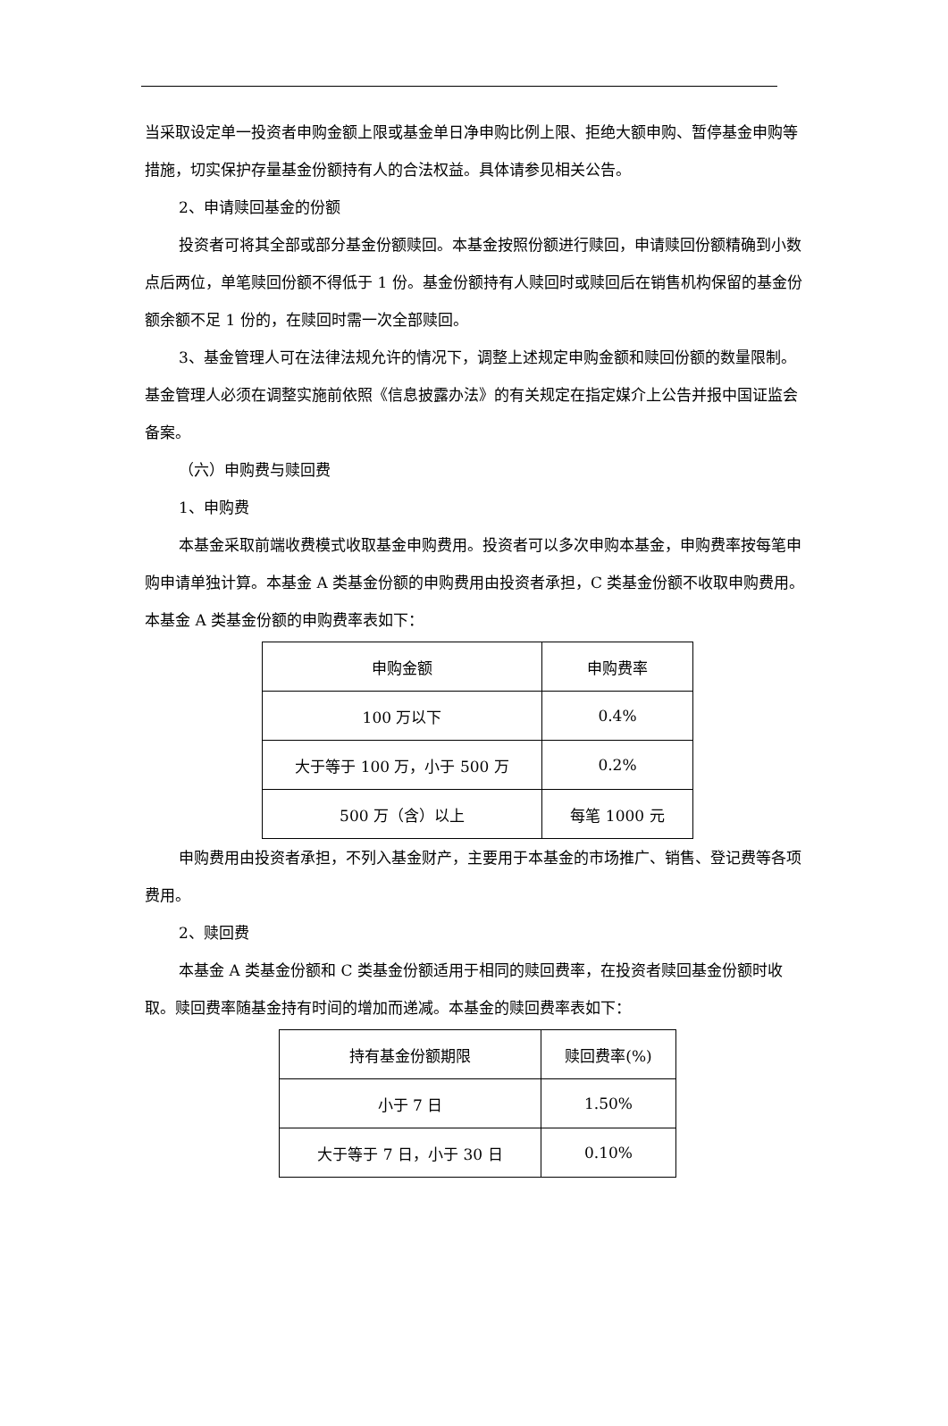当采取设定单一投资者申购金额上限或基金单日净申购比例上限、拒绝大额申购、暂停基金申购等措施，切实保护存量基金份额持有人的合法权益。具体请参见相关公告。
2、申请赎回基金的份额
投资者可将其全部或部分基金份额赎回。本基金按照份额进行赎回，申请赎回份额精确到小数点后两位，单笔赎回份额不得低于 1 份。基金份额持有人赎回时或赎回后在销售机构保留的基金份额余额不足 1 份的，在赎回时需一次全部赎回。
3、基金管理人可在法律法规允许的情况下，调整上述规定申购金额和赎回份额的数量限制。基金管理人必须在调整实施前依照《信息披露办法》的有关规定在指定媒介上公告并报中国证监会备案。
（六）申购费与赎回费
1、申购费
本基金采取前端收费模式收取基金申购费用。投资者可以多次申购本基金，申购费率按每笔申购申请单独计算。本基金 A 类基金份额的申购费用由投资者承担，C 类基金份额不收取申购费用。本基金 A 类基金份额的申购费率表如下：
| 申购金额 | 申购费率 |
| 100 万以下 | 0.4% |
| 大于等于 100 万，小于 500 万 | 0.2% |
| 500 万（含）以上 | 每笔 1000 元 |
申购费用由投资者承担，不列入基金财产，主要用于本基金的市场推广、销售、登记费等各项费用。
2、赎回费
本基金 A 类基金份额和 C 类基金份额适用于相同的赎回费率，在投资者赎回基金份额时收取。赎回费率随基金持有时间的增加而递减。本基金的赎回费率表如下：
| 持有基金份额期限 | 赎回费率(%) |
| 小于 7 日 | 1.50% |
| 大于等于 7 日，小于 30 日 | 0.10% |